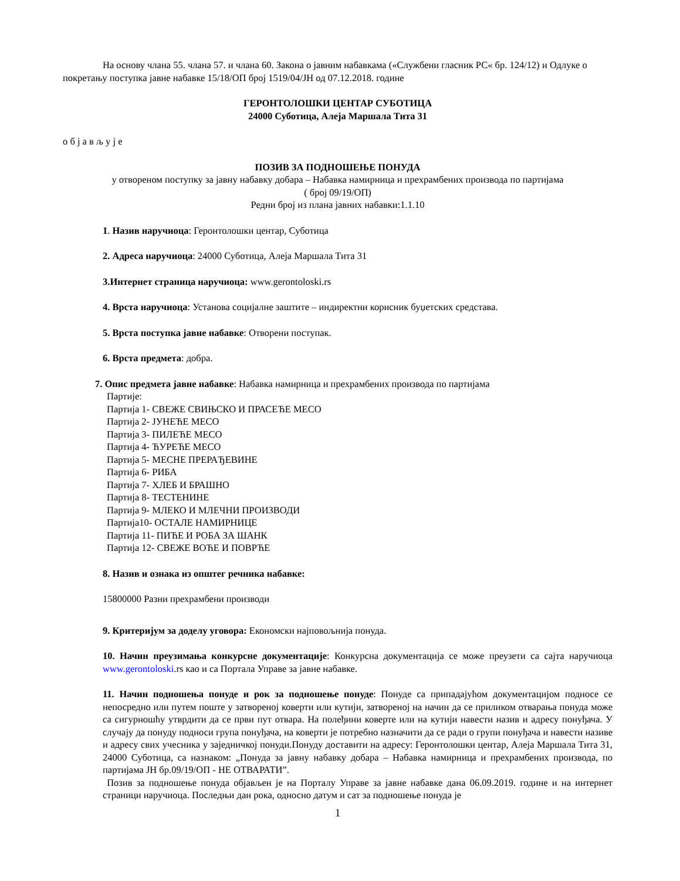На основу члана 55. члана 57. и члана 60. Закона о јавним набавкама («Службени гласник РС« бр. 124/12) и Одлуке о покретању поступка јавне набавке 15/18/ОП број 1519/04/ЈН од 07.12.2018. године
ГЕРОНТОЛОШКИ ЦЕНТАР СУБОТИЦА
24000 Суботица, Алеја Маршала Тита 31
о б ј а в љ у ј е
ПОЗИВ ЗА ПОДНОШЕЊЕ ПОНУДА
у отвореном поступку за јавну набавку добара – Набавка намирница и прехрамбених производа по партијама
( број 09/19/ОП)
Редни број из плана јавних набавки:1.1.10
1. Назив наручиоца: Геронтолошки центар, Суботица
2. Адреса наручиоца: 24000 Суботица, Алеја Маршала Тита 31
3.Интернет страница наручиоца: www.gerontoloski.rs
4. Врста наручиоца: Установа социјалне заштите – индиректни корисник буџетских средстава.
5. Врста поступка јавне набавке: Отворени поступак.
6. Врста предмета: добра.
7. Опис предмета јавне набавке: Набавка намирница и прехрамбених производа по партијама
Партије:
Партија 1- СВЕЖЕ СВИЊСКО И ПРАСЕЋЕ МЕСО
Партија 2- ЈУНЕЋЕ МЕСО
Партија 3- ПИЛЕЋЕ МЕСО
Партија 4- ЋУРЕЋЕ МЕСО
Партија 5- МЕСНЕ ПРЕРАЂЕВИНЕ
Партија 6- РИБА
Партија 7- ХЛЕБ И БРАШНО
Партија 8- ТЕСТЕНИНЕ
Партија 9- МЛЕКО И МЛЕЧНИ ПРОИЗВОДИ
Партија10- ОСТАЛЕ НАМИРНИЦЕ
Партија 11- ПИЋЕ И РОБА ЗА ШАНК
Партија 12- СВЕЖЕ ВОЋЕ И ПОВРЋЕ
8. Назив и ознака из општег речника набавке:
15800000 Разни прехрамбени производи
9. Критеријум за доделу уговора: Економски најповољнија понуда.
10. Начин преузимања конкурсне документације: Конкурсна документација се може преузети са сајта наручиоца www.gerontoloski.rs као и са Портала Управе за јавне набавке.
11. Начин подношења понуде и рок за подношење понуде: Понуде са припадајућом документацијом подносе се непосредно или путем поште у затвореној коверти или кутији, затвореној на начин да се приликом отварања понуда може са сигурношћу утврдити да се први пут отвара. На полеђини коверте или на кутији навести назив и адресу понуђача. У случају да понуду подноси група понуђача, на коверти је потребно назначити да се ради о групи понуђача и навести називе и адресу свих учесника у заједничкој понуди.Понуду доставити на адресу: Геронтолошки центар, Алеја Маршала Тита 31, 24000 Суботица, са назнаком: „Понуда за јавну набавку добара – Набавка намирница и прехрамбених производа, по партијама ЈН бр.09/19/ОП - НЕ ОТВАРАТИ”.
Позив за подношење понуда објављен је на Порталу Управе за јавне набавке дана 06.09.2019. године и на интернет страници наручиоца. Последњи дан рока, односно датум и сат за подношење понуда је
1